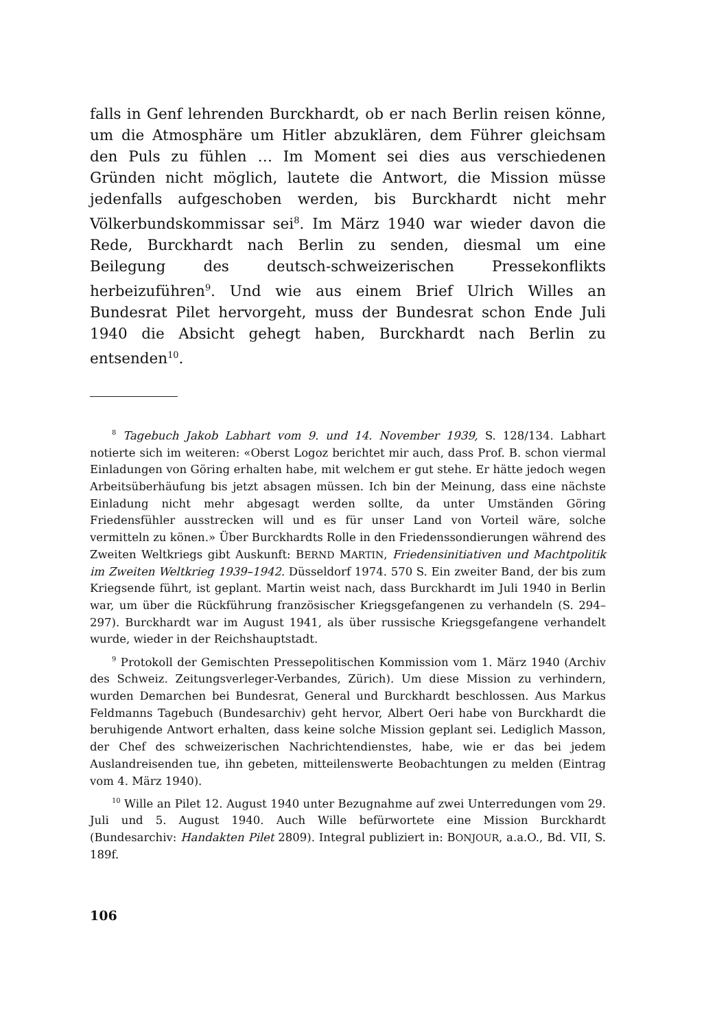falls in Genf lehrenden Burckhardt, ob er nach Berlin reisen könne, um die Atmosphäre um Hitler abzuklären, dem Führer gleichsam den Puls zu fühlen … Im Moment sei dies aus verschiedenen Gründen nicht möglich, lautete die Antwort, die Mission müsse jedenfalls aufgeschoben werden, bis Burckhardt nicht mehr Völkerbundskommissar sei<sup>8</sup>. Im März 1940 war wieder davon die Rede, Burckhardt nach Berlin zu senden, diesmal um eine Beilegung des deutsch-schweizerischen Pressekonflikts herbeizuführen<sup>9</sup>. Und wie aus einem Brief Ulrich Willes an Bundesrat Pilet hervorgeht, muss der Bundesrat schon Ende Juli 1940 die Absicht gehegt haben, Burckhardt nach Berlin zu entsenden<sup>10</sup>.
<sup>8</sup> Tagebuch Jakob Labhart vom 9. und 14. November 1939, S. 128/134. Labhart notierte sich im weiteren: «Oberst Logoz berichtet mir auch, dass Prof. B. schon viermal Einladungen von Göring erhalten habe, mit welchem er gut stehe. Er hätte jedoch wegen Arbeitsüberhäufung bis jetzt absagen müssen. Ich bin der Meinung, dass eine nächste Einladung nicht mehr abgesagt werden sollte, da unter Umständen Göring Friedensfühler ausstrecken will und es für unser Land von Vorteil wäre, solche vermitteln zu könen.» Über Burckhardts Rolle in den Friedenssondierungen während des Zweiten Weltkriegs gibt Auskunft: BERND MARTIN, Friedensinitiativen und Machtpolitik im Zweiten Weltkrieg 1939–1942. Düsseldorf 1974. 570 S. Ein zweiter Band, der bis zum Kriegsende führt, ist geplant. Martin weist nach, dass Burckhardt im Juli 1940 in Berlin war, um über die Rückführung französischer Kriegsgefangenen zu verhandeln (S. 294–297). Burckhardt war im August 1941, als über russische Kriegsgefangene verhandelt wurde, wieder in der Reichshauptstadt.
<sup>9</sup> Protokoll der Gemischten Pressepolitischen Kommission vom 1. März 1940 (Archiv des Schweiz. Zeitungsverleger-Verbandes, Zürich). Um diese Mission zu verhindern, wurden Demarchen bei Bundesrat, General und Burckhardt beschlossen. Aus Markus Feldmanns Tagebuch (Bundesarchiv) geht hervor, Albert Oeri habe von Burckhardt die beruhigende Antwort erhalten, dass keine solche Mission geplant sei. Lediglich Masson, der Chef des schweizerischen Nachrichtendienstes, habe, wie er das bei jedem Auslandreisenden tue, ihn gebeten, mitteilenswerte Beobachtungen zu melden (Eintrag vom 4. März 1940).
<sup>10</sup> Wille an Pilet 12. August 1940 unter Bezugnahme auf zwei Unterredungen vom 29. Juli und 5. August 1940. Auch Wille befürwortete eine Mission Burckhardt (Bundesarchiv: Handakten Pilet 2809). Integral publiziert in: BONJOUR, a.a.O., Bd. VII, S. 189f.
106